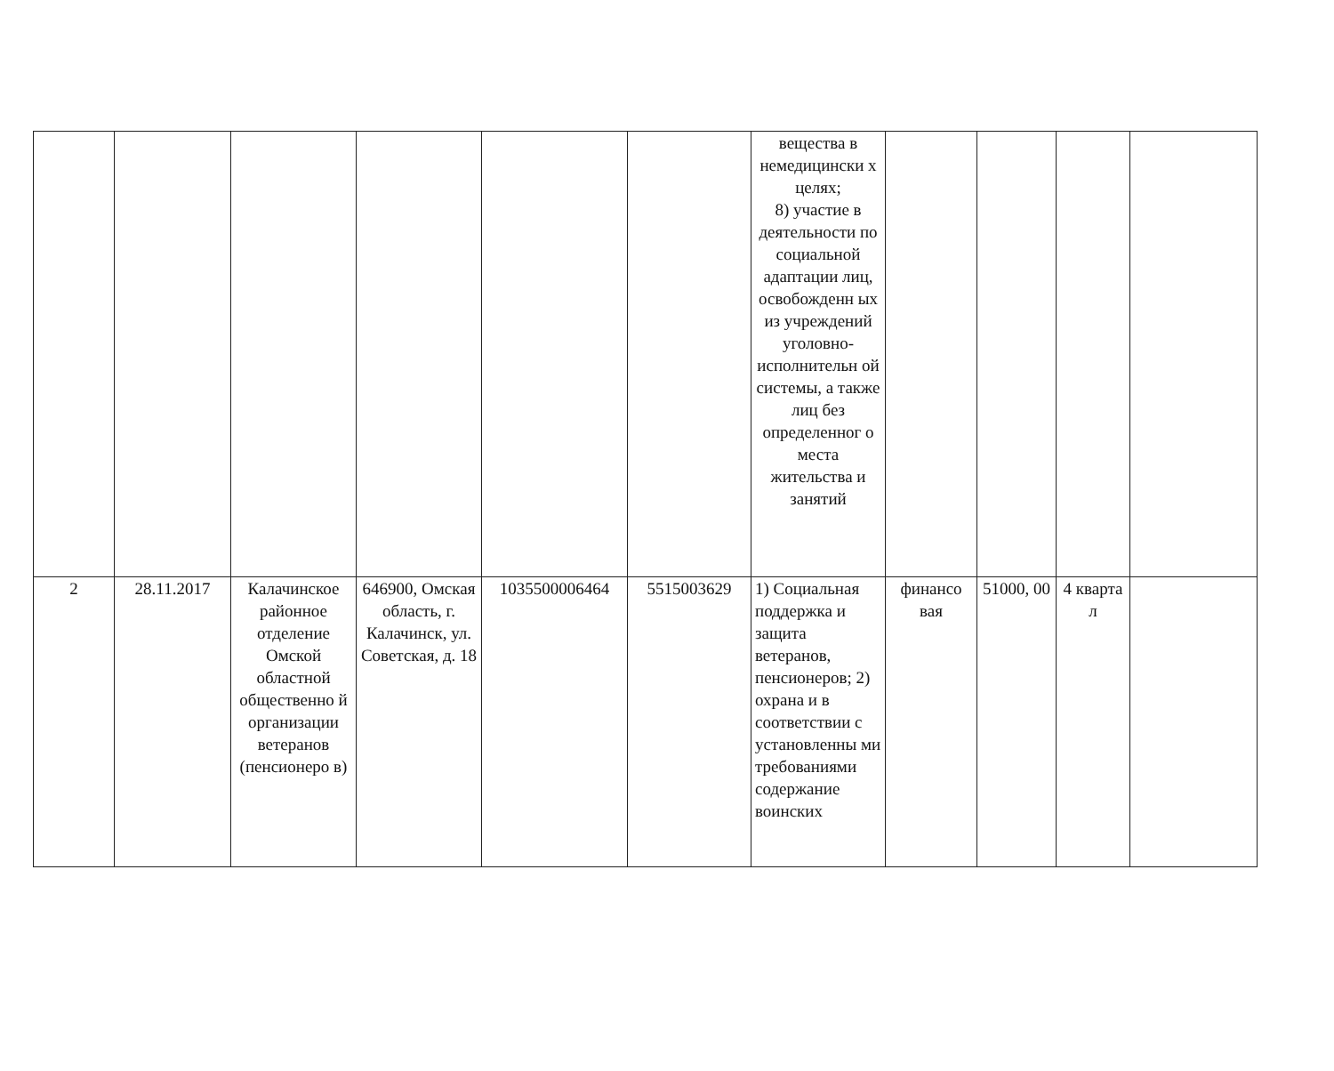| | | | | | | вещества в немедицински х целях; 8) участие в деятельности по социальной адаптации лиц, освобожденн ых из учреждений уголовно-исполнительн ой системы, а также лиц без определенног о места жительства и занятий | | | | |
| 2 | 28.11.2017 | Калачинское районное отделение Омской областной общественно й организации ветеранов (пенсионеро в) | 646900, Омская область, г. Калачинск, ул. Советская, д. 18 | 1035500006464 | 5515003629 | 1) Социальная поддержка и защита ветеранов, пенсионеров; 2) охрана и в соответствии с установленны ми требованиями содержание воинских | финансо вая | 51000, 00 | 4 кварта л | |